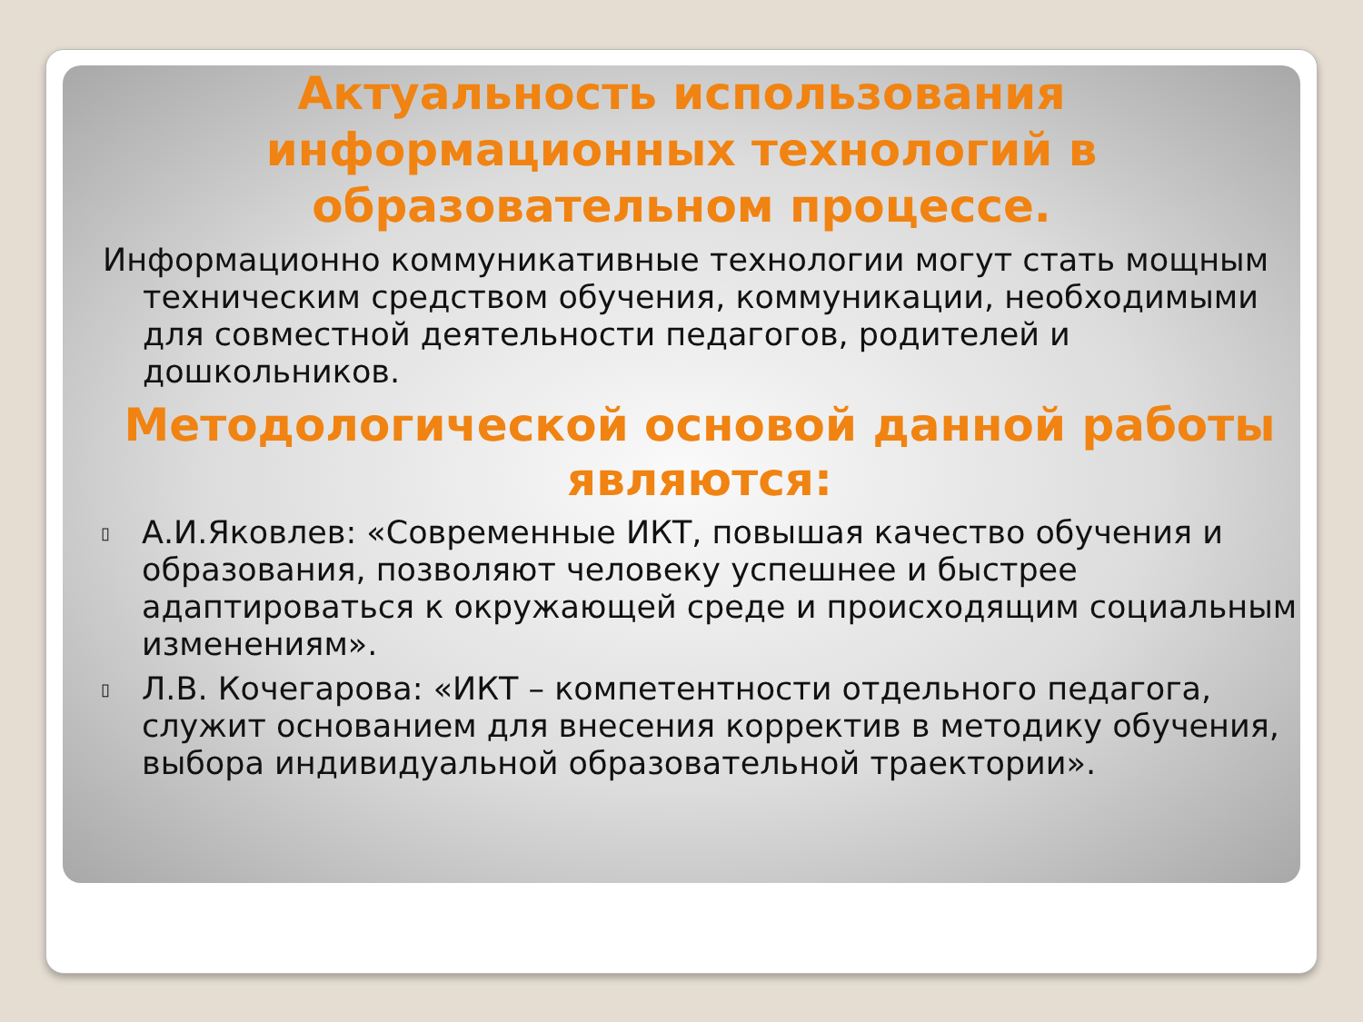Актуальность использования информационных технологий в образовательном процессе.
Информационно коммуникативные технологии могут стать мощным техническим средством обучения, коммуникации, необходимыми для совместной деятельности педагогов, родителей и дошкольников.
Методологической основой данной работы являются:
▯
А.И.Яковлев: «Современные ИКТ, повышая качество обучения и образования, позволяют человеку успешнее и быстрее адаптироваться к окружающей среде и происходящим социальным изменениям».
▯
Л.В. Кочегарова: «ИКТ – компетентности отдельного педагога, служит основанием для внесения корректив в методику обучения, выбора индивидуальной образовательной траектории».